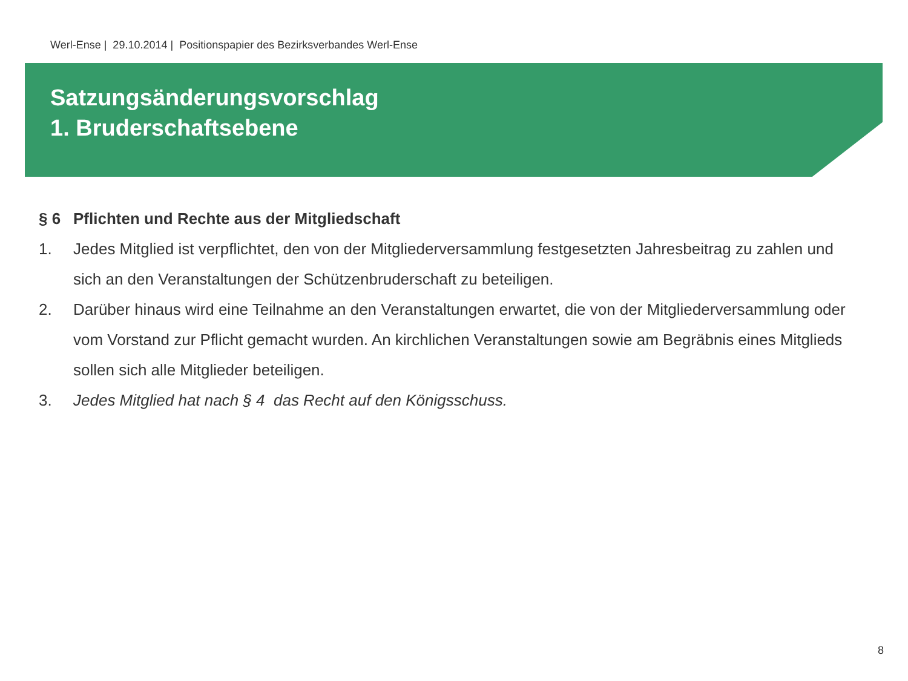Werl-Ense | 29.10.2014 | Positionspapier des Bezirksverbandes Werl-Ense
Satzungsänderungsvorschlag
1. Bruderschaftsebene
§ 6 Pflichten und Rechte aus der Mitgliedschaft
1. Jedes Mitglied ist verpflichtet, den von der Mitgliederversammlung festgesetzten Jahresbeitrag zu zahlen und sich an den Veranstaltungen der Schützenbruderschaft zu beteiligen.
2. Darüber hinaus wird eine Teilnahme an den Veranstaltungen erwartet, die von der Mitgliederversammlung oder vom Vorstand zur Pflicht gemacht wurden. An kirchlichen Veranstaltungen sowie am Begräbnis eines Mitglieds sollen sich alle Mitglieder beteiligen.
3. Jedes Mitglied hat nach § 4 das Recht auf den Königsschuss.
8